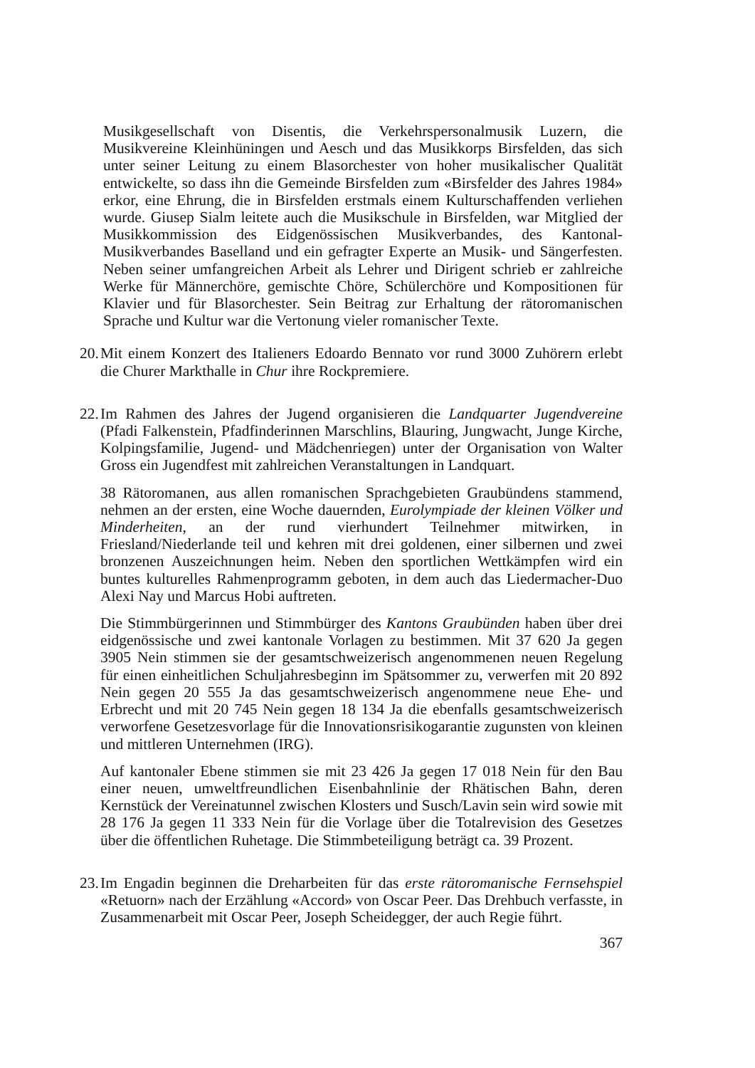Musikgesellschaft von Disentis, die Verkehrspersonalmusik Luzern, die Musikvereine Kleinhüningen und Aesch und das Musikkorps Birsfelden, das sich unter seiner Leitung zu einem Blasorchester von hoher musikalischer Qualität entwickelte, so dass ihn die Gemeinde Birsfelden zum «Birsfelder des Jahres 1984» erkor, eine Ehrung, die in Birsfelden erstmals einem Kulturschaffenden verliehen wurde. Giusep Sialm leitete auch die Musikschule in Birsfelden, war Mitglied der Musikkommission des Eidgenössischen Musikverbandes, des Kantonal-Musikverbandes Baselland und ein gefragter Experte an Musik- und Sängerfesten. Neben seiner umfangreichen Arbeit als Lehrer und Dirigent schrieb er zahlreiche Werke für Männerchöre, gemischte Chöre, Schülerchöre und Kompositionen für Klavier und für Blasorchester. Sein Beitrag zur Erhaltung der rätoromanischen Sprache und Kultur war die Vertonung vieler romanischer Texte.
20. Mit einem Konzert des Italieners Edoardo Bennato vor rund 3000 Zuhörern erlebt die Churer Markthalle in Chur ihre Rockpremiere.
22. Im Rahmen des Jahres der Jugend organisieren die Landquarter Jugendvereine (Pfadi Falkenstein, Pfadfinderinnen Marschlins, Blauring, Jungwacht, Junge Kirche, Kolpingsfamilie, Jugend- und Mädchenriegen) unter der Organisation von Walter Gross ein Jugendfest mit zahlreichen Veranstaltungen in Landquart.
38 Rätoromanen, aus allen romanischen Sprachgebieten Graubündens stammend, nehmen an der ersten, eine Woche dauernden, Eurolympiade der kleinen Völker und Minderheiten, an der rund vierhundert Teilnehmer mitwirken, in Friesland/Niederlande teil und kehren mit drei goldenen, einer silbernen und zwei bronzenen Auszeichnungen heim. Neben den sportlichen Wettkämpfen wird ein buntes kulturelles Rahmenprogramm geboten, in dem auch das Liedermacher-Duo Alexi Nay und Marcus Hobi auftreten.
Die Stimmbürgerinnen und Stimmbürger des Kantons Graubünden haben über drei eidgenössische und zwei kantonale Vorlagen zu bestimmen. Mit 37 620 Ja gegen 3905 Nein stimmen sie der gesamtschweizerisch angenommenen neuen Regelung für einen einheitlichen Schuljahresbeginn im Spätsommer zu, verwerfen mit 20 892 Nein gegen 20 555 Ja das gesamtschweizerisch angenommene neue Ehe- und Erbrecht und mit 20 745 Nein gegen 18 134 Ja die ebenfalls gesamtschweizerisch verworfene Gesetzesvorlage für die Innovationsrisikogarantie zugunsten von kleinen und mittleren Unternehmen (IRG).
Auf kantonaler Ebene stimmen sie mit 23 426 Ja gegen 17 018 Nein für den Bau einer neuen, umweltfreundlichen Eisenbahnlinie der Rhätischen Bahn, deren Kernstück der Vereinatunnel zwischen Klosters und Susch/Lavin sein wird sowie mit 28 176 Ja gegen 11 333 Nein für die Vorlage über die Totalrevision des Gesetzes über die öffentlichen Ruhetage. Die Stimmbeteiligung beträgt ca. 39 Prozent.
23. Im Engadin beginnen die Dreharbeiten für das erste rätoromanische Fernsehspiel «Retuorn» nach der Erzählung «Accord» von Oscar Peer. Das Drehbuch verfasste, in Zusammenarbeit mit Oscar Peer, Joseph Scheidegger, der auch Regie führt.
367